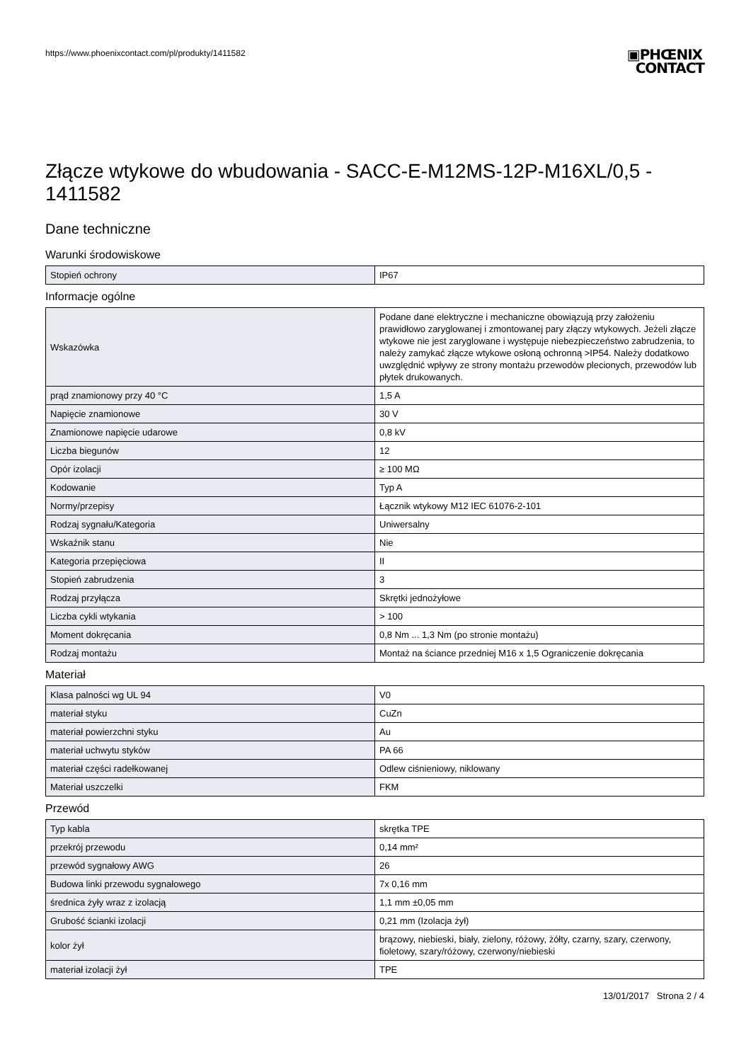https://www.phoenixcontact.com/pl/produkty/1411582
▣PHŒNIX
CONTACT
Złącze wtykowe do wbudowania - SACC-E-M12MS-12P-M16XL/0,5 - 1411582
Dane techniczne
Warunki środowiskowe
| Stopień ochrony | IP67 |
Informacje ogólne
| Wskazówka | Podane dane elektryczne i mechaniczne obowiązują przy założeniu prawidłowo zaryglowanej i zmontowanej pary złączy wtykowych. Jeżeli złącze wtykowe nie jest zaryglowane i występuje niebezpieczeństwo zabrudzenia, to należy zamykać złącze wtykowe osłoną ochronną >IP54. Należy dodatkowo uwzględnić wpływy ze strony montażu przewodów plecionych, przewodów lub płytek drukowanych. |
| prąd znamionowy przy 40 °C | 1,5 A |
| Napięcie znamionowe | 30 V |
| Znamionowe napięcie udarowe | 0,8 kV |
| Liczba biegunów | 12 |
| Opór izolacji | ≥ 100 MΩ |
| Kodowanie | Typ A |
| Normy/przepisy | Łącznik wtykowy M12 IEC 61076-2-101 |
| Rodzaj sygnału/Kategoria | Uniwersalny |
| Wskaźnik stanu | Nie |
| Kategoria przepięciowa | II |
| Stopień zabrudzenia | 3 |
| Rodzaj przyłącza | Skrętki jednożyłowe |
| Liczba cykli wtykania | > 100 |
| Moment dokręcania | 0,8 Nm ... 1,3 Nm (po stronie montażu) |
| Rodzaj montażu | Montaż na ściance przedniej M16 x 1,5 Ograniczenie dokręcania |
Materiał
| Klasa palności wg UL 94 | V0 |
| materiał styku | CuZn |
| materiał powierzchni styku | Au |
| materiał uchwytu styków | PA 66 |
| materiał części radełkowanej | Odlew ciśnieniowy, niklowany |
| Materiał uszczelki | FKM |
Przewód
| Typ kabla | skrętka TPE |
| przekrój przewodu | 0,14 mm² |
| przewód sygnałowy AWG | 26 |
| Budowa linki przewodu sygnałowego | 7x 0,16 mm |
| średnica żyły wraz z izolacją | 1,1 mm ±0,05 mm |
| Grubość ścianki izolacji | 0,21 mm (Izolacja żył) |
| kolor żył | brązowy, niebieski, biały, zielony, różowy, żółty, czarny, szary, czerwony, fioletowy, szary/różowy, czerwony/niebieski |
| materiał izolacji żył | TPE |
13/01/2017 Strona 2 / 4